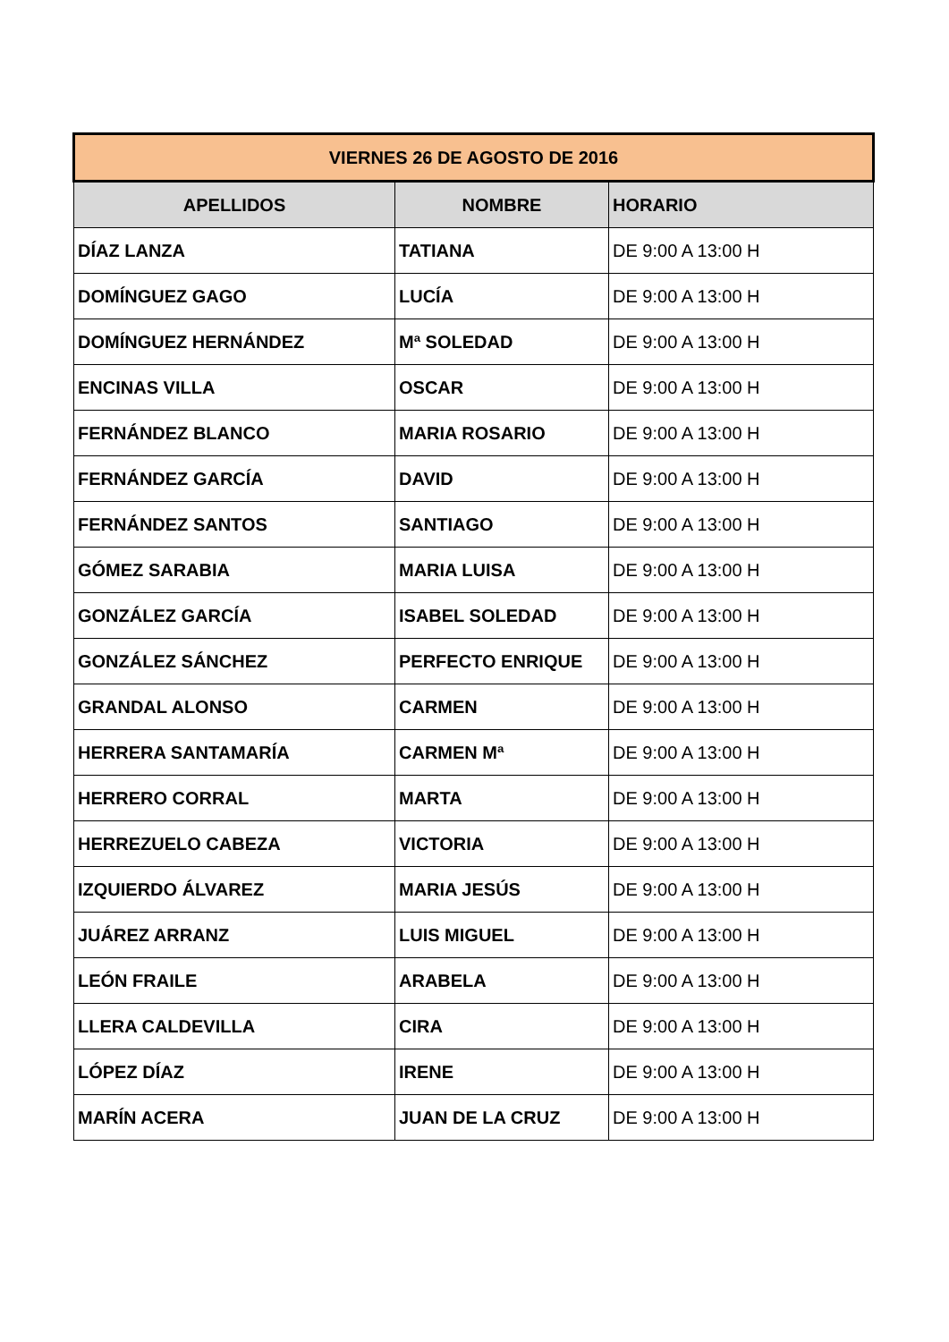| VIERNES 26 DE AGOSTO DE 2016 | | |
| --- | --- | --- |
| APELLIDOS | NOMBRE | HORARIO |
| DÍAZ LANZA | TATIANA | DE 9:00 A 13:00 H |
| DOMÍNGUEZ GAGO | LUCÍA | DE 9:00 A 13:00 H |
| DOMÍNGUEZ HERNÁNDEZ | Mª SOLEDAD | DE 9:00 A 13:00 H |
| ENCINAS VILLA | OSCAR | DE 9:00 A 13:00 H |
| FERNÁNDEZ BLANCO | MARIA ROSARIO | DE 9:00 A 13:00 H |
| FERNÁNDEZ GARCÍA | DAVID | DE 9:00 A 13:00 H |
| FERNÁNDEZ SANTOS | SANTIAGO | DE 9:00 A 13:00 H |
| GÓMEZ SARABIA | MARIA LUISA | DE 9:00 A 13:00 H |
| GONZÁLEZ GARCÍA | ISABEL SOLEDAD | DE 9:00 A 13:00 H |
| GONZÁLEZ SÁNCHEZ | PERFECTO ENRIQUE | DE 9:00 A 13:00 H |
| GRANDAL ALONSO | CARMEN | DE 9:00 A 13:00 H |
| HERRERA SANTAMARÍA | CARMEN Mª | DE 9:00 A 13:00 H |
| HERRERO CORRAL | MARTA | DE 9:00 A 13:00 H |
| HERREZUELO CABEZA | VICTORIA | DE 9:00 A 13:00 H |
| IZQUIERDO ÁLVAREZ | MARIA JESÚS | DE 9:00 A 13:00 H |
| JUÁREZ ARRANZ | LUIS MIGUEL | DE 9:00 A 13:00 H |
| LEÓN FRAILE | ARABELA | DE 9:00 A 13:00 H |
| LLERA CALDEVILLA | CIRA | DE 9:00 A 13:00 H |
| LÓPEZ DÍAZ | IRENE | DE 9:00 A 13:00 H |
| MARÍN ACERA | JUAN DE LA CRUZ | DE 9:00 A 13:00 H |